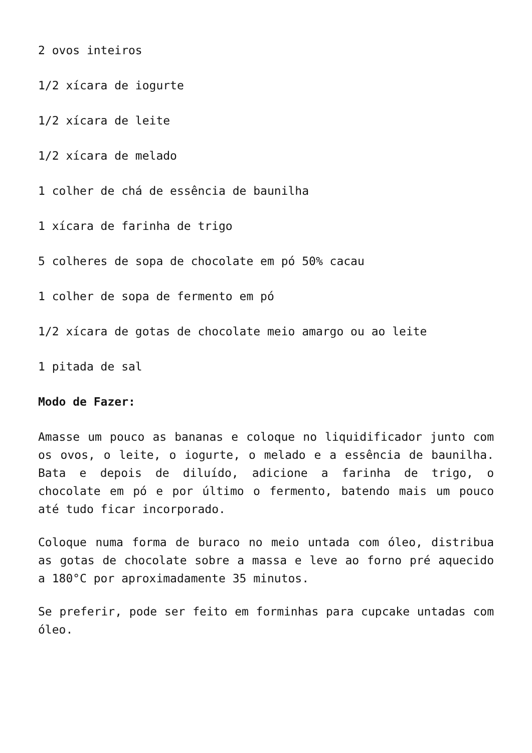2 ovos inteiros
1/2 xícara de iogurte
1/2 xícara de leite
1/2 xícara de melado
1 colher de chá de essência de baunilha
1 xícara de farinha de trigo
5 colheres de sopa de chocolate em pó 50% cacau
1 colher de sopa de fermento em pó
1/2 xícara de gotas de chocolate meio amargo ou ao leite
1 pitada de sal
Modo de Fazer:
Amasse um pouco as bananas e coloque no liquidificador junto com os ovos, o leite, o iogurte, o melado e a essência de baunilha. Bata e depois de diluído, adicione a farinha de trigo, o chocolate em pó e por último o fermento, batendo mais um pouco até tudo ficar incorporado.
Coloque numa forma de buraco no meio untada com óleo, distribua as gotas de chocolate sobre a massa e leve ao forno pré aquecido a 180°C por aproximadamente 35 minutos.
Se preferir, pode ser feito em forminhas para cupcake untadas com óleo.